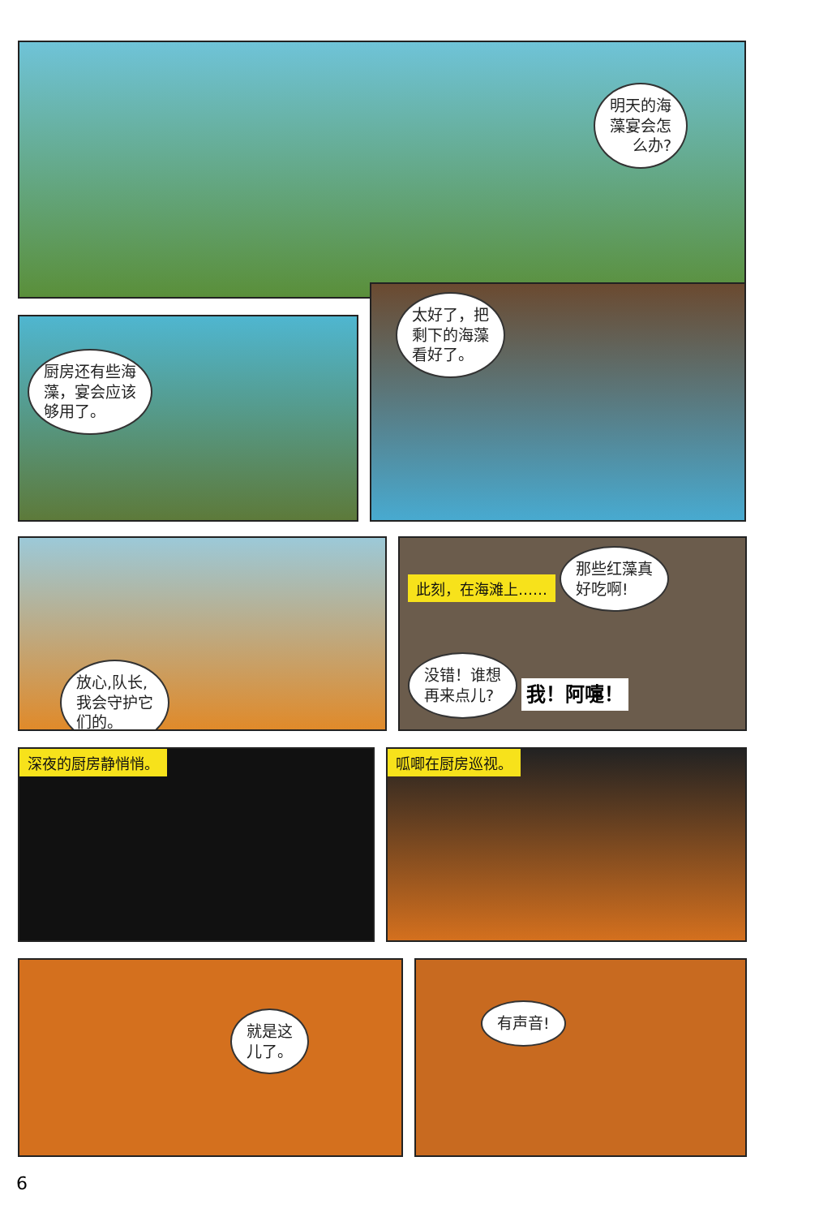明天的海
藻宴会怎
么办?
厨房还有些海
藻，宴会应该
够用了。
太好了，把
剩下的海藻
看好了。
放心,队长,
我会守护它
们的。
此刻，在海滩上…… 那些红藻真
好吃啊!
没错！谁想
再来点儿? 我！阿嚏！
深夜的厨房静悄悄。 呱唧在厨房巡视。
就是这
儿了。
有声音!
6